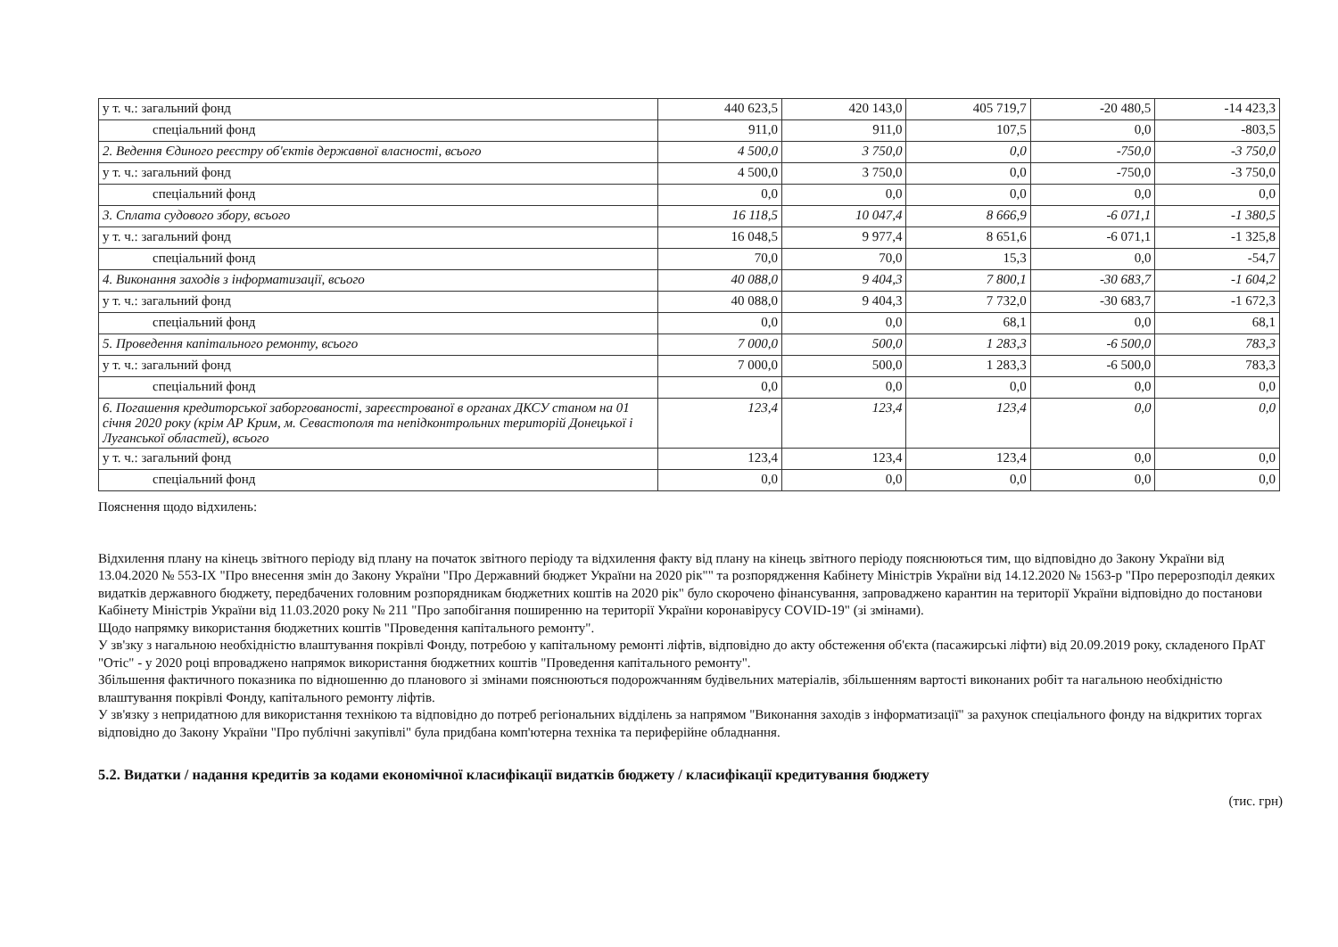| у т. ч.: загальний фонд | 440 623,5 | 420 143,0 | 405 719,7 | -20 480,5 | -14 423,3 |
| спеціальний фонд | 911,0 | 911,0 | 107,5 | 0,0 | -803,5 |
| 2. Ведення Єдиного реєстру об'єктів державної власності, всього | 4 500,0 | 3 750,0 | 0,0 | -750,0 | -3 750,0 |
| у т. ч.: загальний фонд | 4 500,0 | 3 750,0 | 0,0 | -750,0 | -3 750,0 |
| спеціальний фонд | 0,0 | 0,0 | 0,0 | 0,0 | 0,0 |
| 3. Сплата судового збору, всього | 16 118,5 | 10 047,4 | 8 666,9 | -6 071,1 | -1 380,5 |
| у т. ч.: загальний фонд | 16 048,5 | 9 977,4 | 8 651,6 | -6 071,1 | -1 325,8 |
| спеціальний фонд | 70,0 | 70,0 | 15,3 | 0,0 | -54,7 |
| 4. Виконання заходів з інформатизації, всього | 40 088,0 | 9 404,3 | 7 800,1 | -30 683,7 | -1 604,2 |
| у т. ч.: загальний фонд | 40 088,0 | 9 404,3 | 7 732,0 | -30 683,7 | -1 672,3 |
| спеціальний фонд | 0,0 | 0,0 | 68,1 | 0,0 | 68,1 |
| 5. Проведення капітального ремонту, всього | 7 000,0 | 500,0 | 1 283,3 | -6 500,0 | 783,3 |
| у т. ч.: загальний фонд | 7 000,0 | 500,0 | 1 283,3 | -6 500,0 | 783,3 |
| спеціальний фонд | 0,0 | 0,0 | 0,0 | 0,0 | 0,0 |
| 6. Погашення кредиторської заборгованості, зареєстрованої в органах ДКСУ станом на 01 січня 2020 року (крім АР Крим, м. Севастополя та непідконтрольних територій Донецької і Луганської областей), всього | 123,4 | 123,4 | 123,4 | 0,0 | 0,0 |
| у т. ч.: загальний фонд | 123,4 | 123,4 | 123,4 | 0,0 | 0,0 |
| спеціальний фонд | 0,0 | 0,0 | 0,0 | 0,0 | 0,0 |
Пояснення щодо відхилень:
Відхилення плану на кінець звітного періоду від плану на початок звітного періоду та відхилення факту від плану на кінець звітного періоду пояснюються тим, що відповідно до Закону України від 13.04.2020 № 553-IX "Про внесення змін до Закону України "Про Державний бюджет України на 2020 рік"" та розпорядження Кабінету Міністрів України від 14.12.2020 № 1563-р "Про перерозподіл деяких видатків державного бюджету, передбачених головним розпорядникам бюджетних коштів на 2020 рік" було скорочено фінансування, запроваджено карантин на території України відповідно до постанови Кабінету Міністрів України від 11.03.2020 року № 211 "Про запобігання поширенню на території України коронавірусу COVID-19" (зі змінами).
Щодо напрямку використання бюджетних коштів "Проведення капітального ремонту".
У зв'зку з нагальною необхідністю влаштування покрівлі Фонду, потребою у капітальному ремонті ліфтів, відповідно до акту обстеження об'єкта (пасажирські ліфти) від 20.09.2019 року, складеного ПрАТ "Отіс" - у 2020 році впроваджено напрямок використання бюджетних коштів "Проведення капітального ремонту".
Збільшення фактичного показника по відношенню до планового зі змінами пояснюються подорожчанням будівельних матеріалів, збільшенням вартості виконаних робіт та нагальною необхідністю влаштування покрівлі Фонду, капітального ремонту ліфтів.
У зв'язку з непридатною для використання технікою та відповідно до потреб регіональних відділень за напрямом "Виконання заходів з інформатизації" за рахунок спеціального фонду на відкритих торгах відповідно до Закону України "Про публічні закупівлі" була придбана комп'ютерна техніка та периферійне обладнання.
5.2. Видатки / надання кредитів за кодами економічної класифікації видатків бюджету / класифікації кредитування бюджету
(тис. грн)